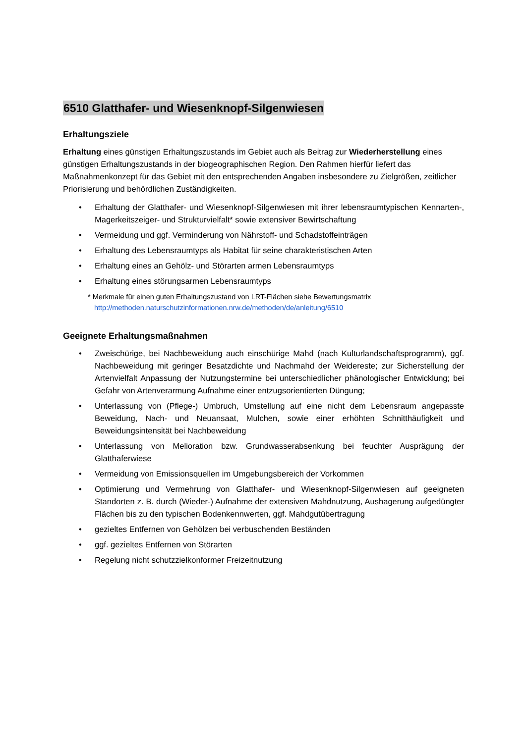6510 Glatthafer- und Wiesenknopf-Silgenwiesen
Erhaltungsziele
Erhaltung eines günstigen Erhaltungszustands im Gebiet auch als Beitrag zur Wiederherstellung eines günstigen Erhaltungszustands in der biogeographischen Region. Den Rahmen hierfür liefert das Maßnahmenkonzept für das Gebiet mit den entsprechenden Angaben insbesondere zu Zielgrößen, zeitlicher Priorisierung und behördlichen Zuständigkeiten.
• Erhaltung der Glatthafer- und Wiesenknopf-Silgenwiesen mit ihrer lebensraumtypischen Kennarten-, Magerkeitszeiger- und Strukturvielfalt* sowie extensiver Bewirtschaftung
• Vermeidung und ggf. Verminderung von Nährstoff- und Schadstoffeinträgen
• Erhaltung des Lebensraumtyps als Habitat für seine charakteristischen Arten
• Erhaltung eines an Gehölz- und Störarten armen Lebensraumtyps
• Erhaltung eines störungsarmen Lebensraumtyps
* Merkmale für einen guten Erhaltungszustand von LRT-Flächen siehe Bewertungsmatrix
http://methoden.naturschutzinformationen.nrw.de/methoden/de/anleitung/6510
Geeignete Erhaltungsmaßnahmen
• Zweischürige, bei Nachbeweidung auch einschürige Mahd (nach Kulturlandschaftsprogramm), ggf. Nachbeweidung mit geringer Besatzdichte und Nachmahd der Weidereste; zur Sicherstellung der Artenvielfalt Anpassung der Nutzungstermine bei unterschiedlicher phänologischer Entwicklung; bei Gefahr von Artenverarmung Aufnahme einer entzugsorientierten Düngung;
• Unterlassung von (Pflege-) Umbruch, Umstellung auf eine nicht dem Lebensraum angepasste Beweidung, Nach- und Neuansaat, Mulchen, sowie einer erhöhten Schnitthäufigkeit und Beweidungsintensität bei Nachbeweidung
• Unterlassung von Melioration bzw. Grundwasserabsenkung bei feuchter Ausprägung der Glatthaferwiese
• Vermeidung von Emissionsquellen im Umgebungsbereich der Vorkommen
• Optimierung und Vermehrung von Glatthafer- und Wiesenknopf-Silgenwiesen auf geeigneten Standorten z. B. durch (Wieder-) Aufnahme der extensiven Mahdnutzung, Aushagerung aufgedüngter Flächen bis zu den typischen Bodenkennwerten, ggf. Mahdgutübertragung
• gezieltes Entfernen von Gehölzen bei verbuschenden Beständen
• ggf. gezieltes Entfernen von Störarten
• Regelung nicht schutzzielkonformer Freizeitnutzung